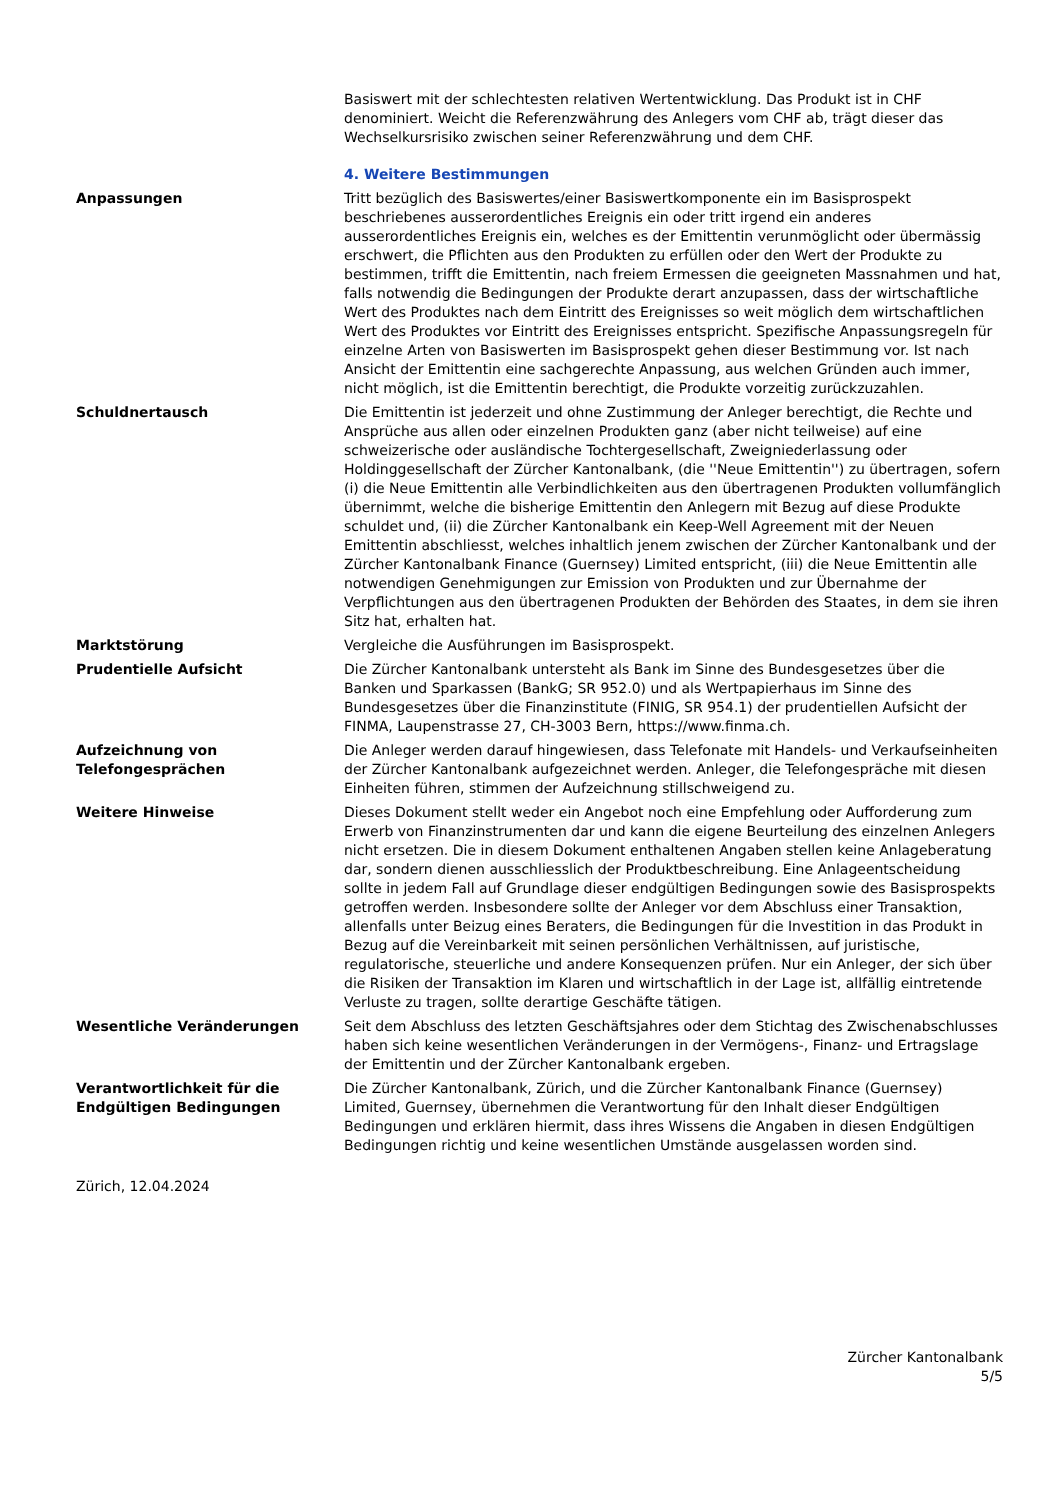Basiswert mit der schlechtesten relativen Wertentwicklung. Das Produkt ist in CHF denominiert. Weicht die Referenzwährung des Anlegers vom CHF ab, trägt dieser das Wechselkursrisiko zwischen seiner Referenzwährung und dem CHF.
4. Weitere Bestimmungen
Anpassungen Tritt bezüglich des Basiswertes/einer Basiswertkomponente ein im Basisprospekt beschriebenes ausserordentliches Ereignis ein oder tritt irgend ein anderes ausserordentliches Ereignis ein, welches es der Emittentin verunmöglicht oder übermässig erschwert, die Pflichten aus den Produkten zu erfüllen oder den Wert der Produkte zu bestimmen, trifft die Emittentin, nach freiem Ermessen die geeigneten Massnahmen und hat, falls notwendig die Bedingungen der Produkte derart anzupassen, dass der wirtschaftliche Wert des Produktes nach dem Eintritt des Ereignisses so weit möglich dem wirtschaftlichen Wert des Produktes vor Eintritt des Ereignisses entspricht. Spezifische Anpassungsregeln für einzelne Arten von Basiswerten im Basisprospekt gehen dieser Bestimmung vor. Ist nach Ansicht der Emittentin eine sachgerechte Anpassung, aus welchen Gründen auch immer, nicht möglich, ist die Emittentin berechtigt, die Produkte vorzeitig zurückzuzahlen.
Schuldnertausch Die Emittentin ist jederzeit und ohne Zustimmung der Anleger berechtigt, die Rechte und Ansprüche aus allen oder einzelnen Produkten ganz (aber nicht teilweise) auf eine schweizerische oder ausländische Tochtergesellschaft, Zweigniederlassung oder Holdinggesellschaft der Zürcher Kantonalbank, (die ''Neue Emittentin'') zu übertragen, sofern (i) die Neue Emittentin alle Verbindlichkeiten aus den übertragenen Produkten vollumfänglich übernimmt, welche die bisherige Emittentin den Anlegern mit Bezug auf diese Produkte schuldet und, (ii) die Zürcher Kantonalbank ein Keep-Well Agreement mit der Neuen Emittentin abschliesst, welches inhaltlich jenem zwischen der Zürcher Kantonalbank und der Zürcher Kantonalbank Finance (Guernsey) Limited entspricht, (iii) die Neue Emittentin alle notwendigen Genehmigungen zur Emission von Produkten und zur Übernahme der Verpflichtungen aus den übertragenen Produkten der Behörden des Staates, in dem sie ihren Sitz hat, erhalten hat.
Marktstörung Vergleiche die Ausführungen im Basisprospekt.
Prudentielle Aufsicht Die Zürcher Kantonalbank untersteht als Bank im Sinne des Bundesgesetzes über die Banken und Sparkassen (BankG; SR 952.0) und als Wertpapierhaus im Sinne des Bundesgesetzes über die Finanzinstitute (FINIG, SR 954.1) der prudentiellen Aufsicht der FINMA, Laupenstrasse 27, CH-3003 Bern, https://www.finma.ch.
Aufzeichnung von Telefongesprächen
Die Anleger werden darauf hingewiesen, dass Telefonate mit Handels- und Verkaufseinheiten der Zürcher Kantonalbank aufgezeichnet werden. Anleger, die Telefongespräche mit diesen Einheiten führen, stimmen der Aufzeichnung stillschweigend zu.
Weitere Hinweise Dieses Dokument stellt weder ein Angebot noch eine Empfehlung oder Aufforderung zum Erwerb von Finanzinstrumenten dar und kann die eigene Beurteilung des einzelnen Anlegers nicht ersetzen. Die in diesem Dokument enthaltenen Angaben stellen keine Anlageberatung dar, sondern dienen ausschliesslich der Produktbeschreibung. Eine Anlageentscheidung sollte in jedem Fall auf Grundlage dieser endgültigen Bedingungen sowie des Basisprospekts getroffen werden. Insbesondere sollte der Anleger vor dem Abschluss einer Transaktion, allenfalls unter Beizug eines Beraters, die Bedingungen für die Investition in das Produkt in Bezug auf die Vereinbarkeit mit seinen persönlichen Verhältnissen, auf juristische, regulatorische, steuerliche und andere Konsequenzen prüfen. Nur ein Anleger, der sich über die Risiken der Transaktion im Klaren und wirtschaftlich in der Lage ist, allfällig eintretende Verluste zu tragen, sollte derartige Geschäfte tätigen.
Wesentliche Veränderungen Seit dem Abschluss des letzten Geschäftsjahres oder dem Stichtag des Zwischenabschlusses haben sich keine wesentlichen Veränderungen in der Vermögens-, Finanz- und Ertragslage der Emittentin und der Zürcher Kantonalbank ergeben.
Verantwortlichkeit für die Endgültigen Bedingungen
Die Zürcher Kantonalbank, Zürich, und die Zürcher Kantonalbank Finance (Guernsey) Limited, Guernsey, übernehmen die Verantwortung für den Inhalt dieser Endgültigen Bedingungen und erklären hiermit, dass ihres Wissens die Angaben in diesen Endgültigen Bedingungen richtig und keine wesentlichen Umstände ausgelassen worden sind.
Zürich, 12.04.2024
Zürcher Kantonalbank
5/5